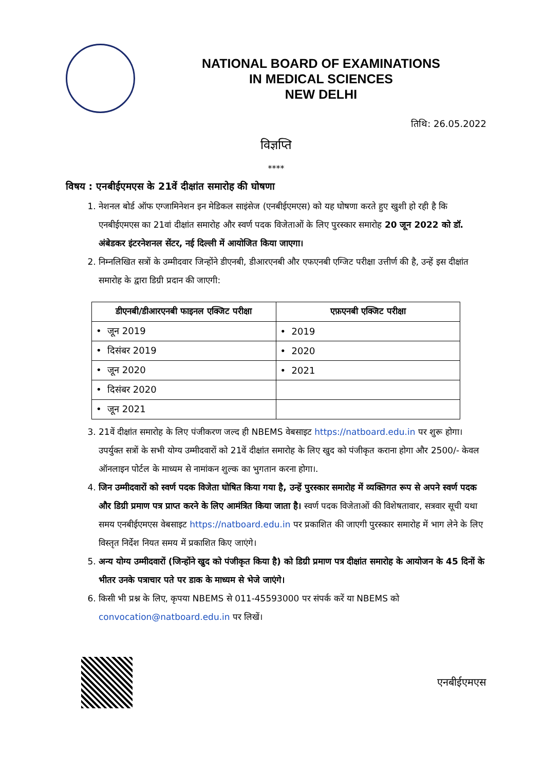NATIONAL BOARD OF EXAMINATIONS
IN MEDICAL SCIENCES
NEW DELHI
तिथि: 26.05.2022
विज्ञप्ति
****
विषय : एनबीईएमएस के 21वें दीक्षांत समारोह की घोषणा
1. नेशनल बोर्ड ऑफ एग्जामिनेशन इन मेडिकल साइंसेज (एनबीईएमएस) को यह घोषणा करते हुए खुशी हो रही है कि एनबीईएमएस का 21वां दीक्षांत समारोह और स्वर्ण पदक विजेताओं के लिए पुरस्कार समारोह 20 जून 2022 को डॉ. अंबेडकर इंटरनेशनल सेंटर, नई दिल्ली में आयोजित किया जाएगा।
2. निम्नलिखित सत्रों के उम्मीदवार जिन्होंने डीएनबी, डीआरएनबी और एफएनबी एग्जिट परीक्षा उत्तीर्ण की है, उन्हें इस दीक्षांत समारोह के द्वारा डिग्री प्रदान की जाएगी:
| डीएनबी/डीआरएनबी फाइनल एक्जिट परीक्षा | एफ़एनबी एक्जिट परीक्षा |
| --- | --- |
| • जून 2019 | • 2019 |
| • दिसंबर 2019 | • 2020 |
| • जून 2020 | • 2021 |
| • दिसंबर 2020 | |
| • जून 2021 | |
3. 21वें दीक्षांत समारोह के लिए पंजीकरण जल्द ही NBEMS वेबसाइट https://natboard.edu.in पर शुरू होगा। उपर्युक्त सत्रों के सभी योग्य उम्मीदवारों को 21वें दीक्षांत समारोह के लिए खुद को पंजीकृत कराना होगा और 2500/- केवल ऑनलाइन पोर्टल के माध्यम से नामांकन शुल्क का भुगतान करना होगा।.
4. जिन उम्मीदवारों को स्वर्ण पदक विजेता घोषित किया गया है, उन्हें पुरस्कार समारोह में व्यक्तिगत रूप से अपने स्वर्ण पदक और डिग्री प्रमाण पत्र प्राप्त करने के लिए आमंत्रित किया जाता है। स्वर्ण पदक विजेताओं की विशेषतावार, सत्रवार सूची यथा समय एनबीईएमएस वेबसाइट https://natboard.edu.in पर प्रकाशित की जाएगी पुरस्कार समारोह में भाग लेने के लिए विस्तृत निर्देश नियत समय में प्रकाशित किए जाएंगे।
5. अन्य योग्य उम्मीदवारों (जिन्होंने खुद को पंजीकृत किया है) को डिग्री प्रमाण पत्र दीक्षांत समारोह के आयोजन के 45 दिनों के भीतर उनके पत्राचार पते पर डाक के माध्यम से भेजे जाएंगे।
6. किसी भी प्रश्न के लिए, कृपया NBEMS से 011-45593000 पर संपर्क करें या NBEMS को convocation@natboard.edu.in पर लिखें।
एनबीईएमएस